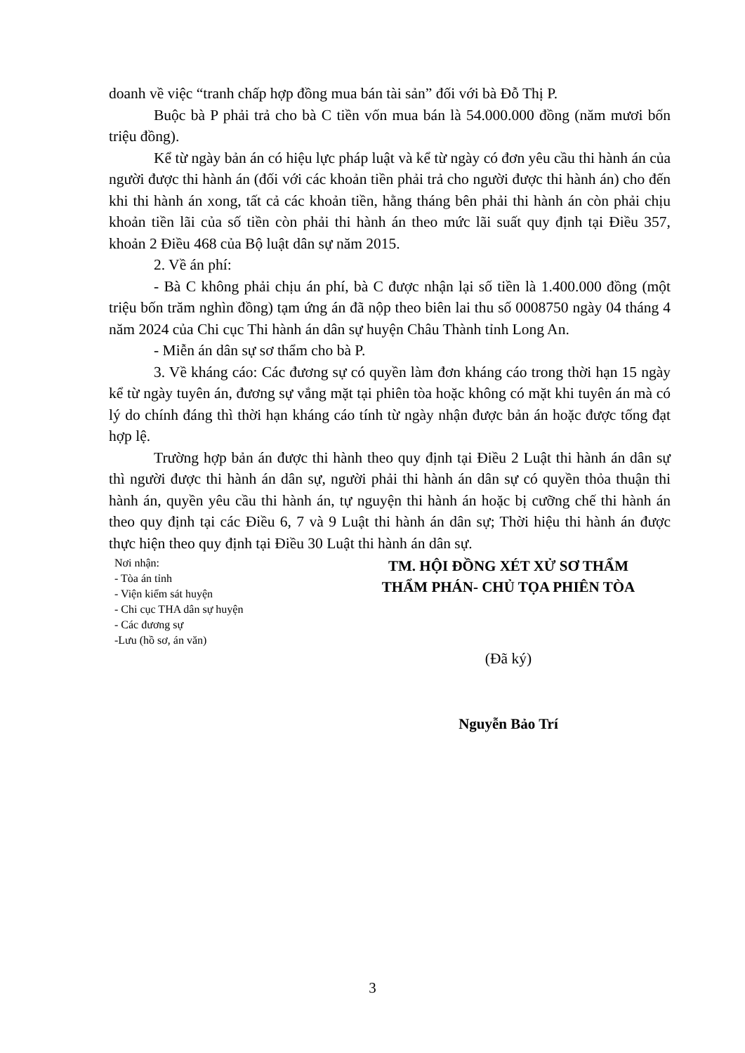doanh về việc “tranh chấp hợp đồng mua bán tài sản” đối với bà Đỗ Thị P.
Buộc bà P phải trả cho bà C tiền vốn mua bán là 54.000.000 đồng (năm mươi bốn triệu đồng).
Kể từ ngày bản án có hiệu lực pháp luật và kể từ ngày có đơn yêu cầu thi hành án của người được thi hành án (đối với các khoản tiền phải trả cho người được thi hành án) cho đến khi thi hành án xong, tất cả các khoản tiền, hằng tháng bên phải thi hành án còn phải chịu khoản tiền lãi của số tiền còn phải thi hành án theo mức lãi suất quy định tại Điều 357, khoản 2 Điều 468 của Bộ luật dân sự năm 2015.
2. Về án phí:
- Bà C không phải chịu án phí, bà C được nhận lại số tiền là 1.400.000 đồng (một triệu bốn trăm nghìn đồng) tạm ứng án đã nộp theo biên lai thu số 0008750 ngày 04 tháng 4 năm 2024 của Chi cục Thi hành án dân sự huyện Châu Thành tỉnh Long An.
- Miễn án dân sự sơ thẩm cho bà P.
3. Về kháng cáo: Các đương sự có quyền làm đơn kháng cáo trong thời hạn 15 ngày kể từ ngày tuyên án, đương sự vắng mặt tại phiên tòa hoặc không có mặt khi tuyên án mà có lý do chính đáng thì thời hạn kháng cáo tính từ ngày nhận được bản án hoặc được tống đạt hợp lệ.
Trường hợp bản án được thi hành theo quy định tại Điều 2 Luật thi hành án dân sự thì người được thi hành án dân sự, người phải thi hành án dân sự có quyền thỏa thuận thi hành án, quyền yêu cầu thi hành án, tự nguyện thi hành án hoặc bị cưỡng chế thi hành án theo quy định tại các Điều 6, 7 và 9 Luật thi hành án dân sự; Thời hiệu thi hành án được thực hiện theo quy định tại Điều 30 Luật thi hành án dân sự.
Nơi nhận:
- Tòa án tỉnh
- Viện kiểm sát huyện
- Chi cục THA dân sự huyện
- Các đương sự
-Lưu (hồ sơ, án văn)
TM. HỘI ĐỒNG XÉT XỬ SƠ THẨM
THẨM PHÁN- CHỦ TỌA PHIÊN TÒA
(Đã ký)
Nguyễn Bảo Trí
3